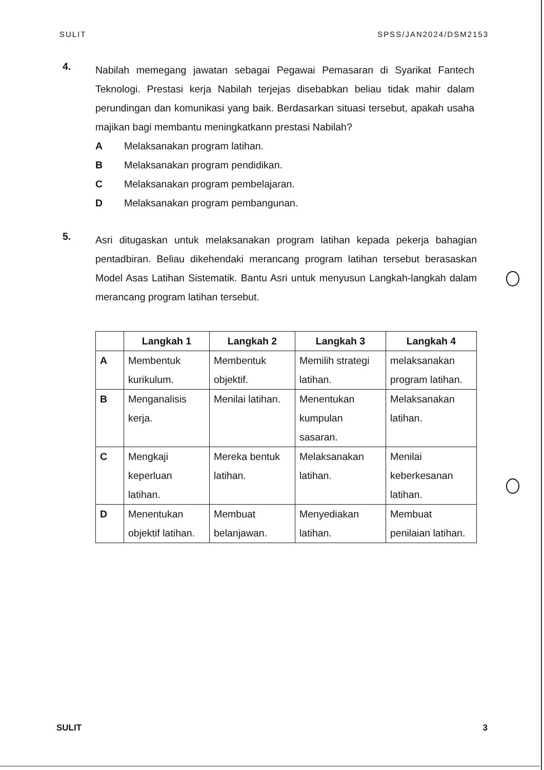SULIT SPSS/JAN2024/DSM2153
4.
Nabilah memegang jawatan sebagai Pegawai Pemasaran di Syarikat Fantech Teknologi. Prestasi kerja Nabilah terjejas disebabkan beliau tidak mahir dalam perundingan dan komunikasi yang baik. Berdasarkan situasi tersebut, apakah usaha majikan bagi membantu meningkatkann prestasi Nabilah?
A Melaksanakan program latihan.
B Melaksanakan program pendidikan.
C Melaksanakan program pembelajaran.
D Melaksanakan program pembangunan.
5.
Asri ditugaskan untuk melaksanakan program latihan kepada pekerja bahagian pentadbiran. Beliau dikehendaki merancang program latihan tersebut berasaskan Model Asas Latihan Sistematik. Bantu Asri untuk menyusun Langkah-langkah dalam merancang program latihan tersebut.
| | Langkah 1 | Langkah 2 | Langkah 3 | Langkah 4 |
| --- | --- | --- | --- | --- |
| A | Membentuk kurikulum. | Membentuk objektif. | Memilih strategi latihan. | melaksanakan program latihan. |
| B | Menganalisis kerja. | Menilai latihan. | Menentukan kumpulan sasaran. | Melaksanakan latihan. |
| C | Mengkaji keperluan latihan. | Mereka bentuk latihan. | Melaksanakan latihan. | Menilai keberkesanan latihan. |
| D | Menentukan objektif latihan. | Membuat belanjawan. | Menyediakan latihan. | Membuat penilaian latihan. |
SULIT 3